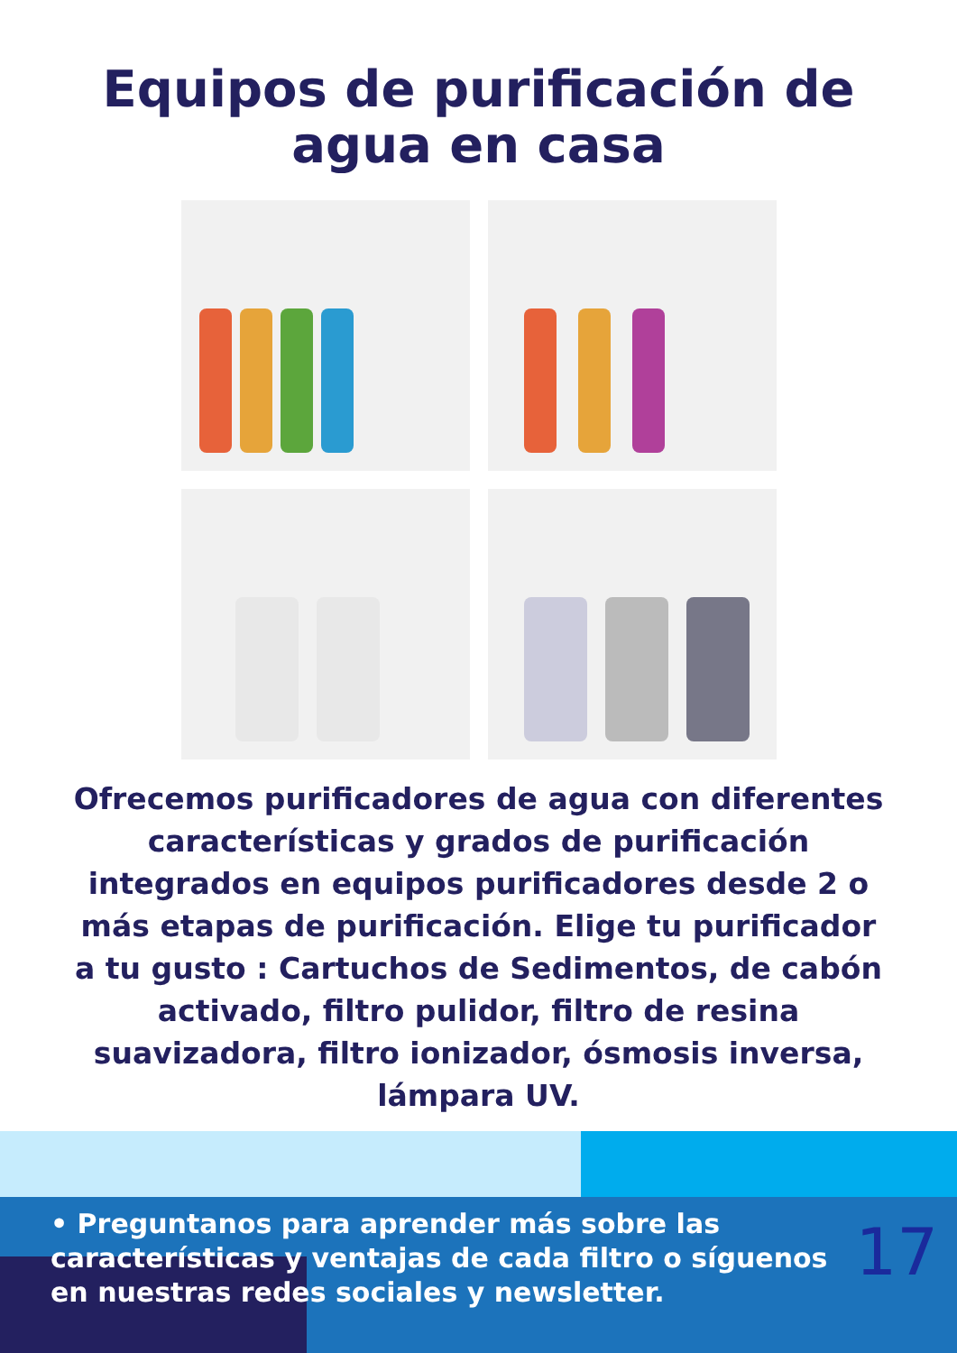Equipos de purificación de
agua en casa
Ofrecemos purificadores de agua con diferentes características y grados de purificación integrados en equipos purificadores desde 2 o más etapas de purificación. Elige tu purificador a tu gusto : Cartuchos de Sedimentos, de cabón activado, filtro pulidor, filtro de resina suavizadora, filtro ionizador, ósmosis inversa, lámpara UV.
• Preguntanos para aprender más sobre las características y ventajas de cada filtro o síguenos en nuestras redes sociales y newsletter.
17